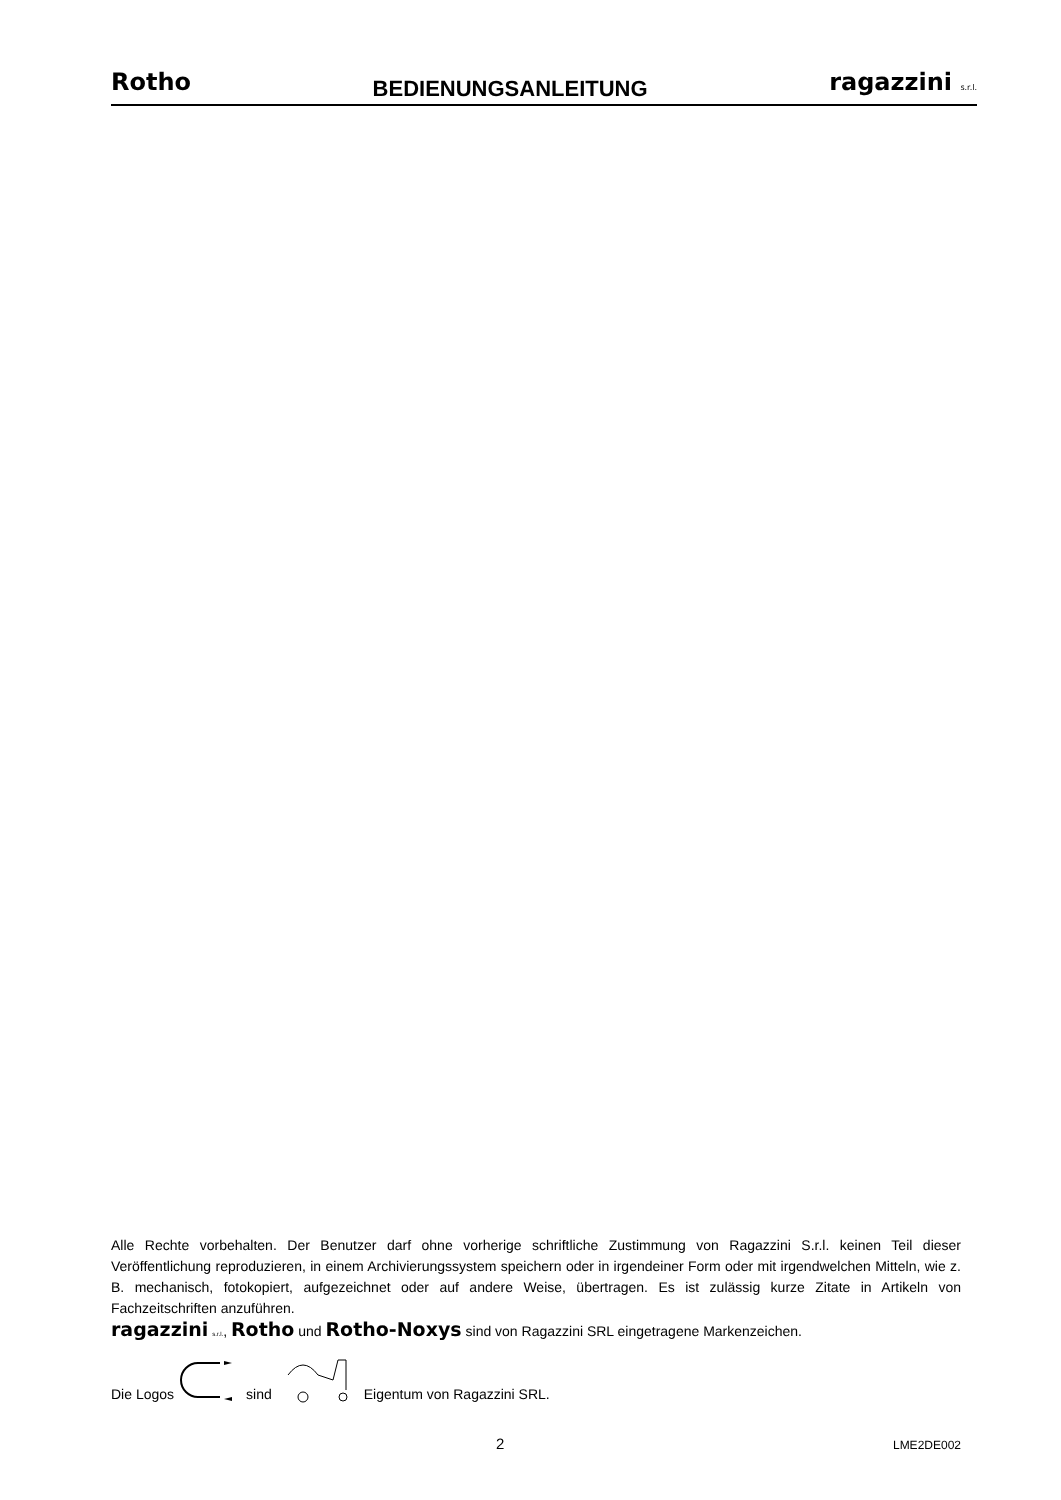Rotho BEDIENUNGSANLEITUNG ragazzini s.r.l.
Alle Rechte vorbehalten. Der Benutzer darf ohne vorherige schriftliche Zustimmung von Ragazzini S.r.l. keinen Teil dieser Veröffentlichung reproduzieren, in einem Archivierungssystem speichern oder in irgendeiner Form oder mit irgendwelchen Mitteln, wie z. B. mechanisch, fotokopiert, aufgezeichnet oder auf andere Weise, übertragen. Es ist zulässig kurze Zitate in Artikeln von Fachzeitschriften anzuführen.
ragazzini s.r.l., Rotho und Rotho-Noxys sind von Ragazzini SRL eingetragene Markenzeichen.
Die Logos sind Eigentum von Ragazzini SRL.
2 LME2DE002